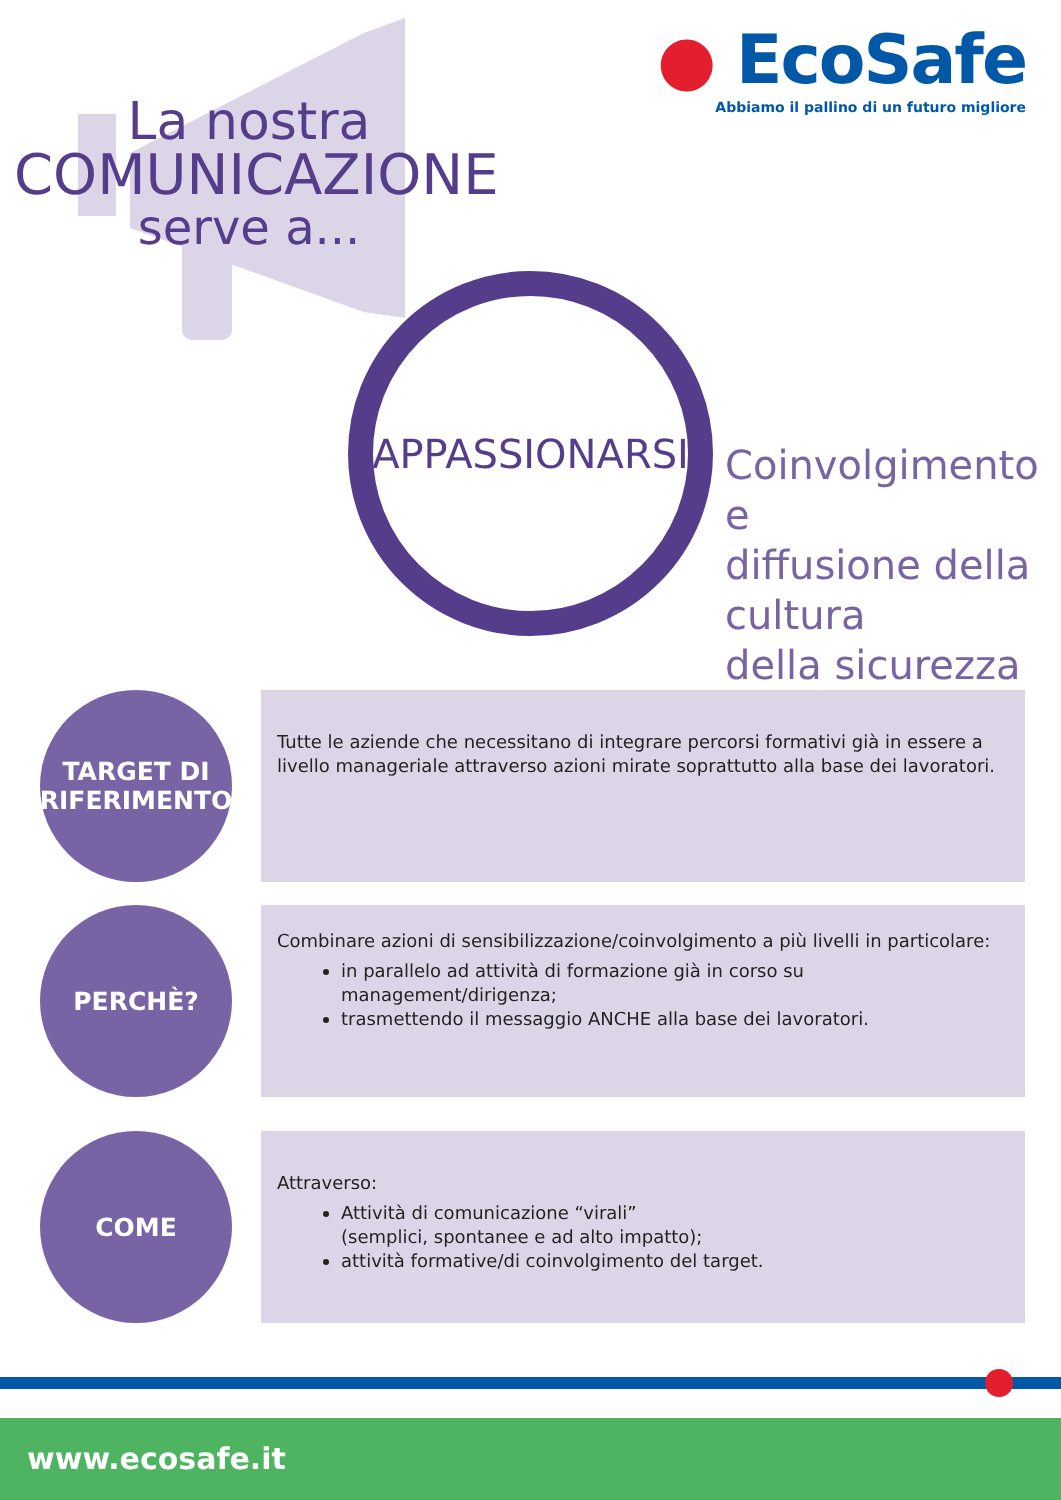La nostra
COMUNICAZIONE
serve a...
● EcoSafe
Abbiamo il pallino di un futuro migliore
APPASSIONARSI
Coinvolgimento e
diffusione della
cultura
della sicurezza
TARGET DI
RIFERIMENTO
Tutte le aziende che necessitano di integrare percorsi formativi già in essere a livello manageriale attraverso azioni mirate soprattutto alla base dei lavoratori.
PERCHÈ?
Combinare azioni di sensibilizzazione/coinvolgimento a più livelli in particolare:
in parallelo ad attività di formazione già in corso su management/dirigenza;
trasmettendo il messaggio ANCHE alla base dei lavoratori.
COME
Attraverso:
Attività di comunicazione “virali”
(semplici, spontanee e ad alto impatto);
attività formative/di coinvolgimento del target.
www.ecosafe.it